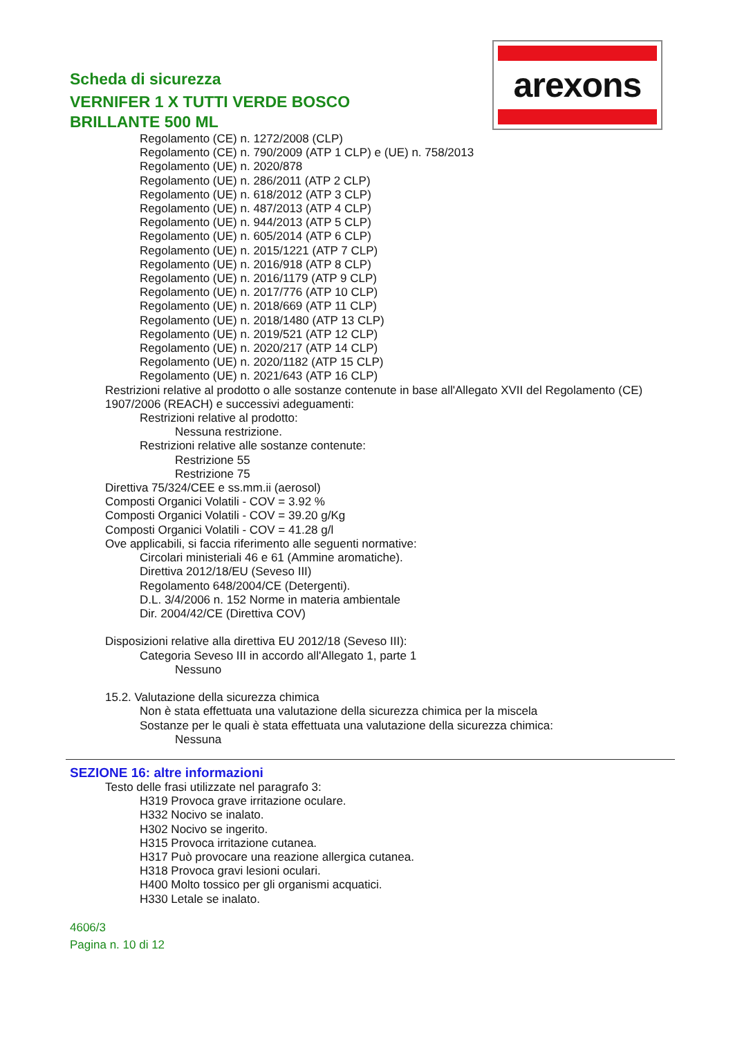arexons
Scheda di sicurezza
VERNIFER 1 X TUTTI VERDE BOSCO BRILLANTE 500 ML
Regolamento (CE) n. 1272/2008 (CLP)
Regolamento (CE) n. 790/2009 (ATP 1 CLP) e (UE) n. 758/2013
Regolamento (UE) n. 2020/878
Regolamento (UE) n. 286/2011 (ATP 2 CLP)
Regolamento (UE) n. 618/2012 (ATP 3 CLP)
Regolamento (UE) n. 487/2013 (ATP 4 CLP)
Regolamento (UE) n. 944/2013 (ATP 5 CLP)
Regolamento (UE) n. 605/2014 (ATP 6 CLP)
Regolamento (UE) n. 2015/1221 (ATP 7 CLP)
Regolamento (UE) n. 2016/918 (ATP 8 CLP)
Regolamento (UE) n. 2016/1179 (ATP 9 CLP)
Regolamento (UE) n. 2017/776 (ATP 10 CLP)
Regolamento (UE) n. 2018/669 (ATP 11 CLP)
Regolamento (UE) n. 2018/1480 (ATP 13 CLP)
Regolamento (UE) n. 2019/521 (ATP 12 CLP)
Regolamento (UE) n. 2020/217 (ATP 14 CLP)
Regolamento (UE) n. 2020/1182 (ATP 15 CLP)
Regolamento (UE) n. 2021/643 (ATP 16 CLP)
Restrizioni relative al prodotto o alle sostanze contenute in base all'Allegato XVII del Regolamento (CE) 1907/2006 (REACH) e successivi adeguamenti:
Restrizioni relative al prodotto:
Nessuna restrizione.
Restrizioni relative alle sostanze contenute:
Restrizione 55
Restrizione 75
Direttiva 75/324/CEE e ss.mm.ii (aerosol)
Composti Organici Volatili - COV = 3.92 %
Composti Organici Volatili - COV = 39.20 g/Kg
Composti Organici Volatili - COV = 41.28 g/l
Ove applicabili, si faccia riferimento alle seguenti normative:
Circolari ministeriali 46 e 61 (Ammine aromatiche).
Direttiva 2012/18/EU (Seveso III)
Regolamento 648/2004/CE (Detergenti).
D.L. 3/4/2006 n. 152 Norme in materia ambientale
Dir. 2004/42/CE (Direttiva COV)
Disposizioni relative alla direttiva EU 2012/18 (Seveso III):
Categoria Seveso III in accordo all'Allegato 1, parte 1
Nessuno
15.2. Valutazione della sicurezza chimica
Non è stata effettuata una valutazione della sicurezza chimica per la miscela
Sostanze per le quali è stata effettuata una valutazione della sicurezza chimica:
Nessuna
SEZIONE 16: altre informazioni
Testo delle frasi utilizzate nel paragrafo 3:
H319 Provoca grave irritazione oculare.
H332 Nocivo se inalato.
H302 Nocivo se ingerito.
H315 Provoca irritazione cutanea.
H317 Può provocare una reazione allergica cutanea.
H318 Provoca gravi lesioni oculari.
H400 Molto tossico per gli organismi acquatici.
H330 Letale se inalato.
4606/3
Pagina n. 10 di 12